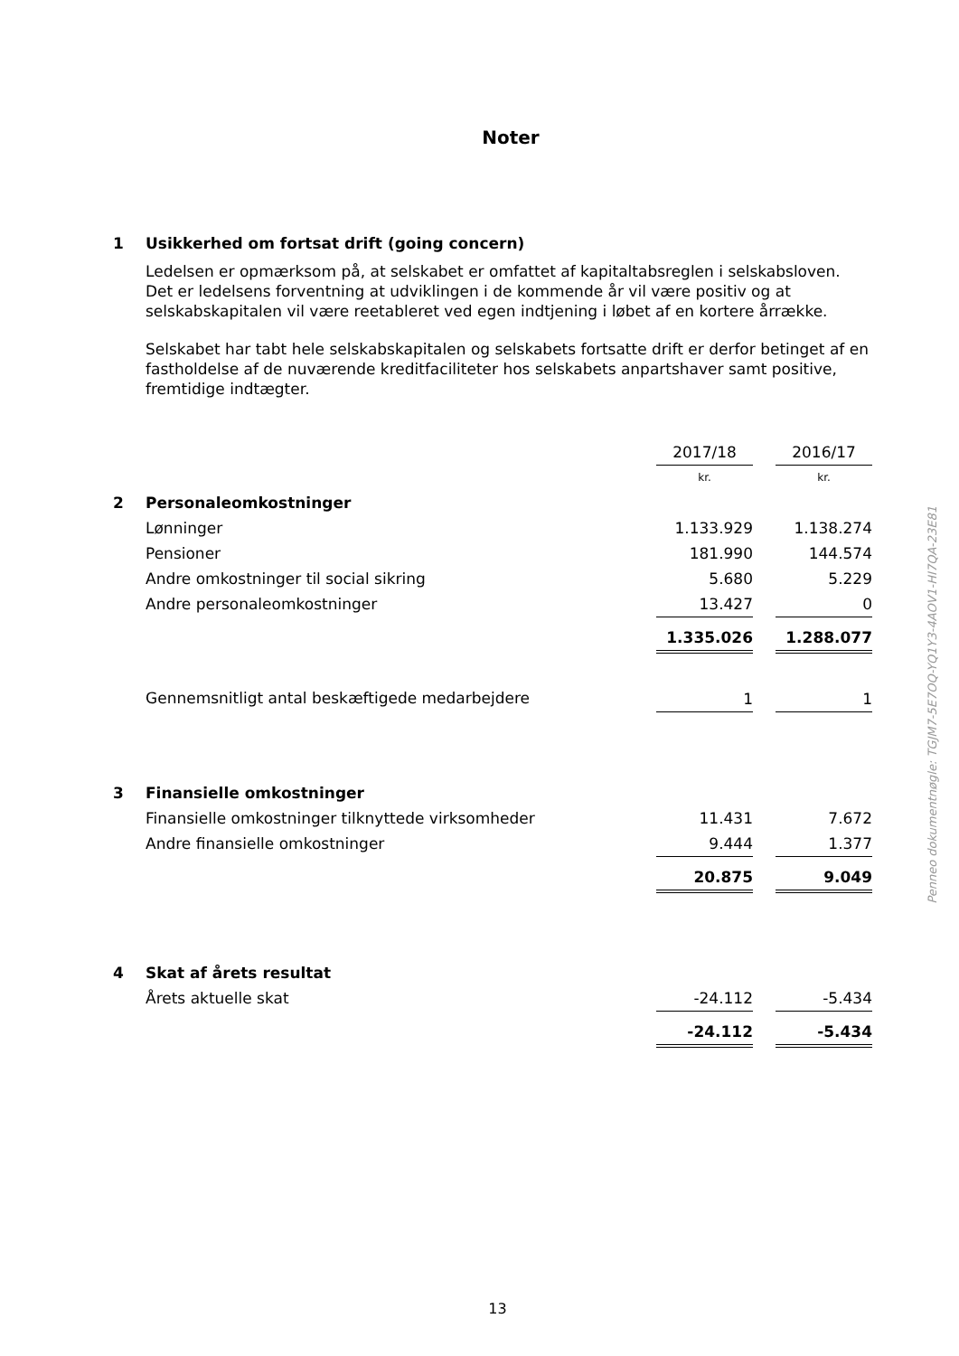Noter
1 Usikkerhed om fortsat drift (going concern)
Ledelsen er opmærksom på, at selskabet er omfattet af kapitaltabsreglen i selskabsloven. Det er ledelsens forventning at udviklingen i de kommende år vil være positiv og at selskabskapitalen vil være reetableret ved egen indtjening i løbet af en kortere årrække.
Selskabet har tabt hele selskabskapitalen og selskabets fortsatte drift er derfor betinget af en fastholdelse af de nuværende kreditfaciliteter hos selskabets anpartshaver samt positive, fremtidige indtægter.
| | | 2017/18 | | 2016/17 |
| | | kr. | | kr. |
| 2 | Personaleomkostninger | | | |
| | Lønninger | 1.133.929 | | 1.138.274 |
| | Pensioner | 181.990 | | 144.574 |
| | Andre omkostninger til social sikring | 5.680 | | 5.229 |
| | Andre personaleomkostninger | 13.427 | | 0 |
| | | 1.335.026 | | 1.288.077 |
| | Gennemsnitligt antal beskæftigede medarbejdere | 1 | | 1 |
| 3 | Finansielle omkostninger | | | |
| | Finansielle omkostninger tilknyttede virksomheder | 11.431 | | 7.672 |
| | Andre finansielle omkostninger | 9.444 | | 1.377 |
| | | 20.875 | | 9.049 |
| 4 | Skat af årets resultat | | | |
| | Årets aktuelle skat | -24.112 | | -5.434 |
| | | -24.112 | | -5.434 |
Penneo dokumentnøgle: TGJM7-5E7OQ-YQ1Y3-4AOV1-HI7QA-23E81
13